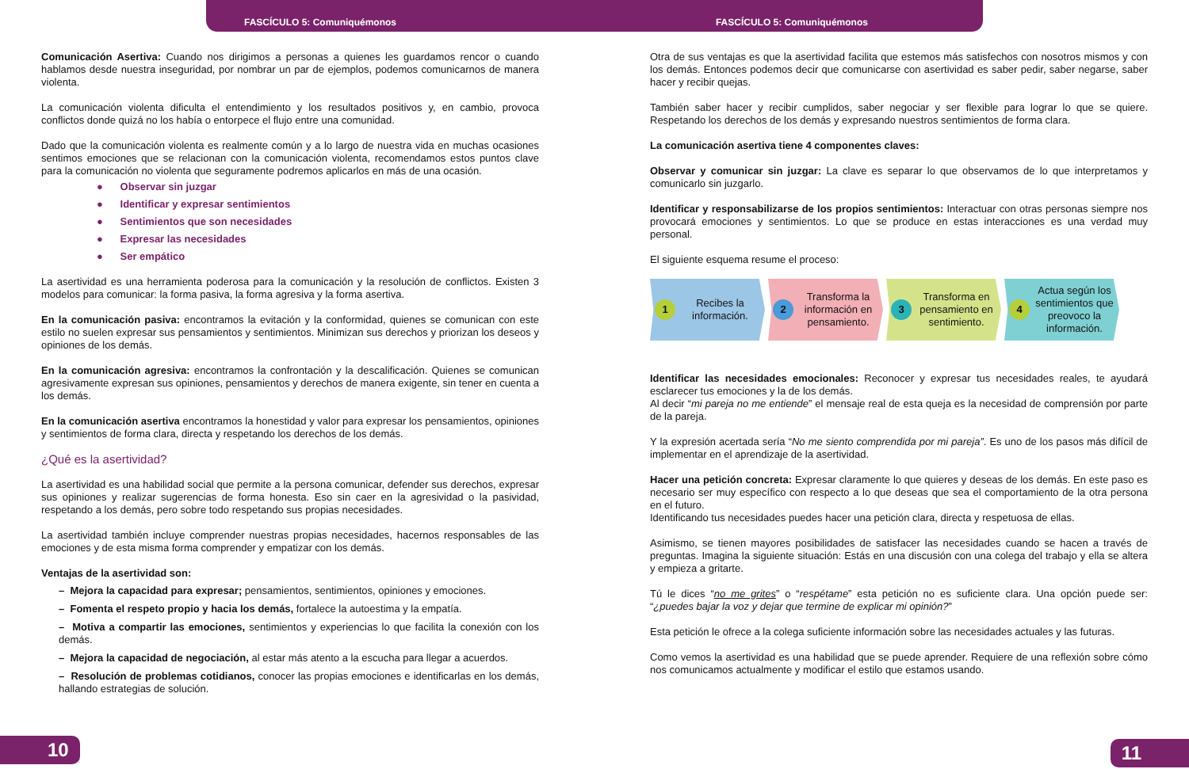FASCÍCULO 5: Comuniquémonos FASCÍCULO 5: Comuniquémonos
Comunicación Asertiva: Cuando nos dirigimos a personas a quienes les guardamos rencor o cuando hablamos desde nuestra inseguridad, por nombrar un par de ejemplos, podemos comunicarnos de manera violenta.
La comunicación violenta dificulta el entendimiento y los resultados positivos y, en cambio, provoca conflictos donde quizá no los había o entorpece el flujo entre una comunidad.
Dado que la comunicación violenta es realmente común y a lo largo de nuestra vida en muchas ocasiones sentimos emociones que se relacionan con la comunicación violenta, recomendamos estos puntos clave para la comunicación no violenta que seguramente podremos aplicarlos en más de una ocasión.
● Observar sin juzgar
● Identificar y expresar sentimientos
● Sentimientos que son necesidades
● Expresar las necesidades
● Ser empático
La asertividad es una herramienta poderosa para la comunicación y la resolución de conflictos. Existen 3 modelos para comunicar: la forma pasiva, la forma agresiva y la forma asertiva.
En la comunicación pasiva: encontramos la evitación y la conformidad, quienes se comunican con este estilo no suelen expresar sus pensamientos y sentimientos. Minimizan sus derechos y priorizan los deseos y opiniones de los demás.
En la comunicación agresiva: encontramos la confrontación y la descalificación. Quienes se comunican agresivamente expresan sus opiniones, pensamientos y derechos de manera exigente, sin tener en cuenta a los demás.
En la comunicación asertiva encontramos la honestidad y valor para expresar los pensamientos, opiniones y sentimientos de forma clara, directa y respetando los derechos de los demás.
¿Qué es la asertividad?
La asertividad es una habilidad social que permite a la persona comunicar, defender sus derechos, expresar sus opiniones y realizar sugerencias de forma honesta. Eso sin caer en la agresividad o la pasividad, respetando a los demás, pero sobre todo respetando sus propias necesidades.
La asertividad también incluye comprender nuestras propias necesidades, hacernos responsables de las emociones y de esta misma forma comprender y empatizar con los demás.
Ventajas de la asertividad son:
– Mejora la capacidad para expresar; pensamientos, sentimientos, opiniones y emociones.
– Fomenta el respeto propio y hacia los demás, fortalece la autoestima y la empatía.
– Motiva a compartir las emociones, sentimientos y experiencias lo que facilita la conexión con los demás.
– Mejora la capacidad de negociación, al estar más atento a la escucha para llegar a acuerdos.
– Resolución de problemas cotidianos, conocer las propias emociones e identificarlas en los demás, hallando estrategias de solución.
Otra de sus ventajas es que la asertividad facilita que estemos más satisfechos con nosotros mismos y con los demás. Entonces podemos decir que comunicarse con asertividad es saber pedir, saber negarse, saber hacer y recibir quejas.
También saber hacer y recibir cumplidos, saber negociar y ser flexible para lograr lo que se quiere. Respetando los derechos de los demás y expresando nuestros sentimientos de forma clara.
La comunicación asertiva tiene 4 componentes claves:
Observar y comunicar sin juzgar: La clave es separar lo que observamos de lo que interpretamos y comunicarlo sin juzgarlo.
Identificar y responsabilizarse de los propios sentimientos: Interactuar con otras personas siempre nos provocará emociones y sentimientos. Lo que se produce en estas interacciones es una verdad muy personal.
El siguiente esquema resume el proceso:
1 Recibes la información.
2 Transforma la información en pensamiento.
3 Transforma en pensamiento en sentimiento.
4 Actua según los sentimientos que preovoco la información.
Identificar las necesidades emocionales: Reconocer y expresar tus necesidades reales, te ayudará esclarecer tus emociones y la de los demás.
Al decir “mi pareja no me entiende” el mensaje real de esta queja es la necesidad de comprensión por parte de la pareja.
Y la expresión acertada sería “No me siento comprendida por mi pareja”. Es uno de los pasos más difícil de implementar en el aprendizaje de la asertividad.
Hacer una petición concreta: Expresar claramente lo que quieres y deseas de los demás. En este paso es necesario ser muy específico con respecto a lo que deseas que sea el comportamiento de la otra persona en el futuro.
Identificando tus necesidades puedes hacer una petición clara, directa y respetuosa de ellas.
Asimismo, se tienen mayores posibilidades de satisfacer las necesidades cuando se hacen a través de preguntas. Imagina la siguiente situación: Estás en una discusión con una colega del trabajo y ella se altera y empieza a gritarte.
Tú le dices “no me grites” o “respétame” esta petición no es suficiente clara. Una opción puede ser: “¿puedes bajar la voz y dejar que termine de explicar mi opinión?”
Esta petición le ofrece a la colega suficiente información sobre las necesidades actuales y las futuras.
Como vemos la asertividad es una habilidad que se puede aprender. Requiere de una reflexión sobre cómo nos comunicamos actualmente y modificar el estilo que estamos usando.
10 11